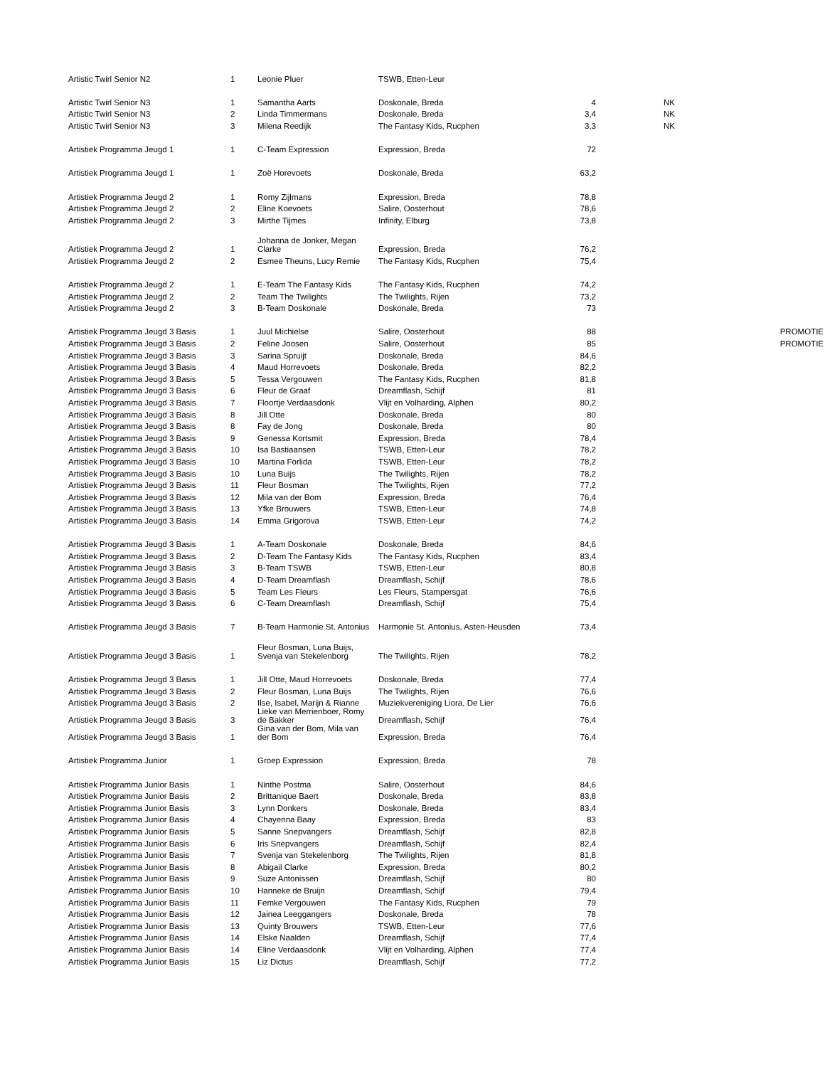| Artistic Twirl Senior N2 | 1 | Leonie Pluer | TSWB, Etten-Leur | | | |
| Artistic Twirl Senior N3 | 1 | Samantha Aarts | Doskonale, Breda | 4 | NK | |
| Artistic Twirl Senior N3 | 2 | Linda Timmermans | Doskonale, Breda | 3,4 | NK | |
| Artistic Twirl Senior N3 | 3 | Milena Reedijk | The Fantasy Kids, Rucphen | 3,3 | NK | |
| Artistiek Programma Jeugd 1 | 1 | C-Team Expression | Expression, Breda | 72 | | |
| Artistiek Programma Jeugd 1 | 1 | Zoë Horevoets | Doskonale, Breda | 63,2 | | |
| Artistiek Programma Jeugd 2 | 1 | Romy Zijlmans | Expression, Breda | 78,8 | | |
| Artistiek Programma Jeugd 2 | 2 | Eline Koevoets | Salire, Oosterhout | 78,6 | | |
| Artistiek Programma Jeugd 2 | 3 | Mirthe Tijmes | Infinity, Elburg | 73,8 | | |
| Artistiek Programma Jeugd 2 | 1 | Johanna de Jonker, Megan Clarke | Expression, Breda | 76,2 | | |
| Artistiek Programma Jeugd 2 | 2 | Esmee Theuns, Lucy Remie | The Fantasy Kids, Rucphen | 75,4 | | |
| Artistiek Programma Jeugd 2 | 1 | E-Team The Fantasy Kids | The Fantasy Kids, Rucphen | 74,2 | | |
| Artistiek Programma Jeugd 2 | 2 | Team The Twilights | The Twilights, Rijen | 73,2 | | |
| Artistiek Programma Jeugd 2 | 3 | B-Team Doskonale | Doskonale, Breda | 73 | | |
| Artistiek Programma Jeugd 3 Basis | 1 | Juul Michielse | Salire, Oosterhout | 88 | | PROMOTIE |
| Artistiek Programma Jeugd 3 Basis | 2 | Feline Joosen | Salire, Oosterhout | 85 | | PROMOTIE |
| Artistiek Programma Jeugd 3 Basis | 3 | Sarina Spruijt | Doskonale, Breda | 84,6 | | |
| Artistiek Programma Jeugd 3 Basis | 4 | Maud Horrevoets | Doskonale, Breda | 82,2 | | |
| Artistiek Programma Jeugd 3 Basis | 5 | Tessa Vergouwen | The Fantasy Kids, Rucphen | 81,8 | | |
| Artistiek Programma Jeugd 3 Basis | 6 | Fleur de Graaf | Dreamflash, Schijf | 81 | | |
| Artistiek Programma Jeugd 3 Basis | 7 | Floortje Verdaasdonk | Vlijt en Volharding, Alphen | 80,2 | | |
| Artistiek Programma Jeugd 3 Basis | 8 | Jill Otte | Doskonale, Breda | 80 | | |
| Artistiek Programma Jeugd 3 Basis | 8 | Fay de Jong | Doskonale, Breda | 80 | | |
| Artistiek Programma Jeugd 3 Basis | 9 | Genessa Kortsmit | Expression, Breda | 78,4 | | |
| Artistiek Programma Jeugd 3 Basis | 10 | Isa Bastiaansen | TSWB, Etten-Leur | 78,2 | | |
| Artistiek Programma Jeugd 3 Basis | 10 | Martina Forlida | TSWB, Etten-Leur | 78,2 | | |
| Artistiek Programma Jeugd 3 Basis | 10 | Luna Buijs | The Twilights, Rijen | 78,2 | | |
| Artistiek Programma Jeugd 3 Basis | 11 | Fleur Bosman | The Twilights, Rijen | 77,2 | | |
| Artistiek Programma Jeugd 3 Basis | 12 | Mila van der Bom | Expression, Breda | 76,4 | | |
| Artistiek Programma Jeugd 3 Basis | 13 | Yfke Brouwers | TSWB, Etten-Leur | 74,8 | | |
| Artistiek Programma Jeugd 3 Basis | 14 | Emma Grigorova | TSWB, Etten-Leur | 74,2 | | |
| Artistiek Programma Jeugd 3 Basis | 1 | A-Team Doskonale | Doskonale, Breda | 84,6 | | |
| Artistiek Programma Jeugd 3 Basis | 2 | D-Team The Fantasy Kids | The Fantasy Kids, Rucphen | 83,4 | | |
| Artistiek Programma Jeugd 3 Basis | 3 | B-Team TSWB | TSWB, Etten-Leur | 80,8 | | |
| Artistiek Programma Jeugd 3 Basis | 4 | D-Team Dreamflash | Dreamflash, Schijf | 78,6 | | |
| Artistiek Programma Jeugd 3 Basis | 5 | Team Les Fleurs | Les Fleurs, Stampersgat | 76,6 | | |
| Artistiek Programma Jeugd 3 Basis | 6 | C-Team Dreamflash | Dreamflash, Schijf | 75,4 | | |
| Artistiek Programma Jeugd 3 Basis | 7 | B-Team Harmonie St. Antonius | Harmonie St. Antonius, Asten-Heusden | 73,4 | | |
| Artistiek Programma Jeugd 3 Basis | 1 | Fleur Bosman, Luna Buijs, Svenja van Stekelenborg | The Twilights, Rijen | 78,2 | | |
| Artistiek Programma Jeugd 3 Basis | 1 | Jill Otte, Maud Horrevoets | Doskonale, Breda | 77,4 | | |
| Artistiek Programma Jeugd 3 Basis | 2 | Fleur Bosman, Luna Buijs | The Twilights, Rijen | 76,6 | | |
| Artistiek Programma Jeugd 3 Basis | 2 | Ilse, Isabel, Marijn & Rianne | Muziekvereniging Liora, De Lier | 76,6 | | |
| Artistiek Programma Jeugd 3 Basis | 3 | Lieke van Merrienboer, Romy de Bakker | Dreamflash, Schijf | 76,4 | | |
| Artistiek Programma Jeugd 3 Basis | 1 | Gina van der Bom, Mila van der Bom | Expression, Breda | 76,4 | | |
| Artistiek Programma Junior | 1 | Groep Expression | Expression, Breda | 78 | | |
| Artistiek Programma Junior Basis | 1 | Ninthe Postma | Salire, Oosterhout | 84,6 | | |
| Artistiek Programma Junior Basis | 2 | Brittanique Baert | Doskonale, Breda | 83,8 | | |
| Artistiek Programma Junior Basis | 3 | Lynn Donkers | Doskonale, Breda | 83,4 | | |
| Artistiek Programma Junior Basis | 4 | Chayenna Baay | Expression, Breda | 83 | | |
| Artistiek Programma Junior Basis | 5 | Sanne Snepvangers | Dreamflash, Schijf | 82,8 | | |
| Artistiek Programma Junior Basis | 6 | Iris Snepvangers | Dreamflash, Schijf | 82,4 | | |
| Artistiek Programma Junior Basis | 7 | Svenja van Stekelenborg | The Twilights, Rijen | 81,8 | | |
| Artistiek Programma Junior Basis | 8 | Abigail Clarke | Expression, Breda | 80,2 | | |
| Artistiek Programma Junior Basis | 9 | Suze Antonissen | Dreamflash, Schijf | 80 | | |
| Artistiek Programma Junior Basis | 10 | Hanneke de Bruijn | Dreamflash, Schijf | 79,4 | | |
| Artistiek Programma Junior Basis | 11 | Femke Vergouwen | The Fantasy Kids, Rucphen | 79 | | |
| Artistiek Programma Junior Basis | 12 | Jainea Leeggangers | Doskonale, Breda | 78 | | |
| Artistiek Programma Junior Basis | 13 | Quinty Brouwers | TSWB, Etten-Leur | 77,6 | | |
| Artistiek Programma Junior Basis | 14 | Elske Naalden | Dreamflash, Schijf | 77,4 | | |
| Artistiek Programma Junior Basis | 14 | Eline Verdaasdonk | Vlijt en Volharding, Alphen | 77,4 | | |
| Artistiek Programma Junior Basis | 15 | Liz Dictus | Dreamflash, Schijf | 77,2 | | |